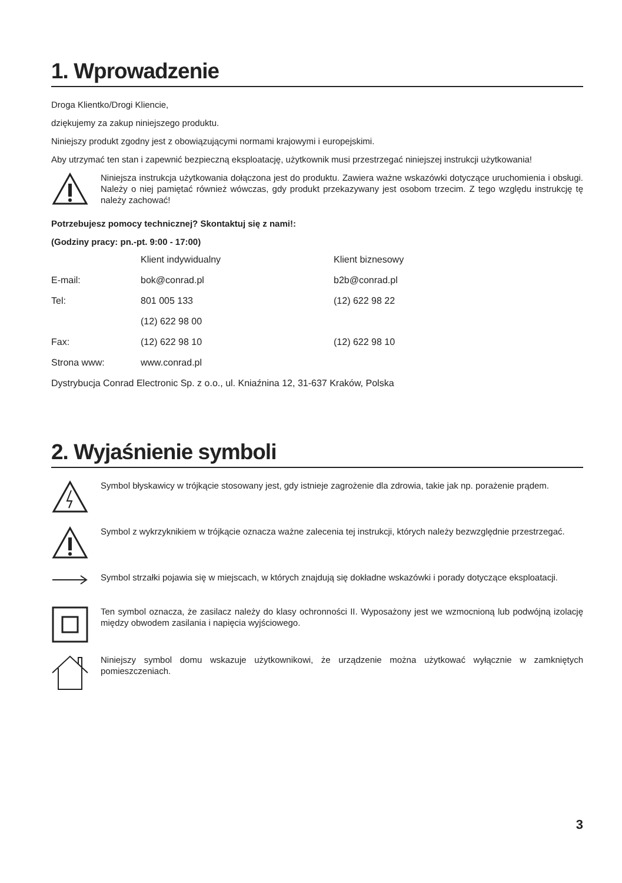1. Wprowadzenie
Droga Klientko/Drogi Kliencie,
dziękujemy za zakup niniejszego produktu.
Niniejszy produkt zgodny jest z obowiązującymi normami krajowymi i europejskimi.
Aby utrzymać ten stan i zapewnić bezpieczną eksploatację, użytkownik musi przestrzegać niniejszej instrukcji użytkowania!
Niniejsza instrukcja użytkowania dołączona jest do produktu. Zawiera ważne wskazówki dotyczące uruchomienia i obsługi. Należy o niej pamiętać również wówczas, gdy produkt przekazywany jest osobom trzecim. Z tego względu instrukcję tę należy zachować!
Potrzebujesz pomocy technicznej? Skontaktuj się z nami!:
(Godziny pracy: pn.-pt. 9:00 - 17:00)
| | Klient indywidualny | Klient biznesowy |
| E-mail: | bok@conrad.pl | b2b@conrad.pl |
| Tel: | 801 005 133 | (12) 622 98 22 |
| | (12) 622 98 00 | |
| Fax: | (12) 622 98 10 | (12) 622 98 10 |
| Strona www: | www.conrad.pl | |
| Dystrybucja Conrad Electronic Sp. z o.o., ul. Kniaźnina 12, 31-637 Kraków, Polska | | |
2. Wyjaśnienie symboli
Symbol błyskawicy w trójkącie stosowany jest, gdy istnieje zagrożenie dla zdrowia, takie jak np. porażenie prądem.
Symbol z wykrzyknikiem w trójkącie oznacza ważne zalecenia tej instrukcji, których należy bezwzględnie przestrzegać.
Symbol strzałki pojawia się w miejscach, w których znajdują się dokładne wskazówki i porady dotyczące eksploatacji.
Ten symbol oznacza, że zasilacz należy do klasy ochronności II. Wyposażony jest we wzmocnioną lub podwójną izolację między obwodem zasilania i napięcia wyjściowego.
Niniejszy symbol domu wskazuje użytkownikowi, że urządzenie można użytkować wyłącznie w zamkniętych pomieszczeniach.
3